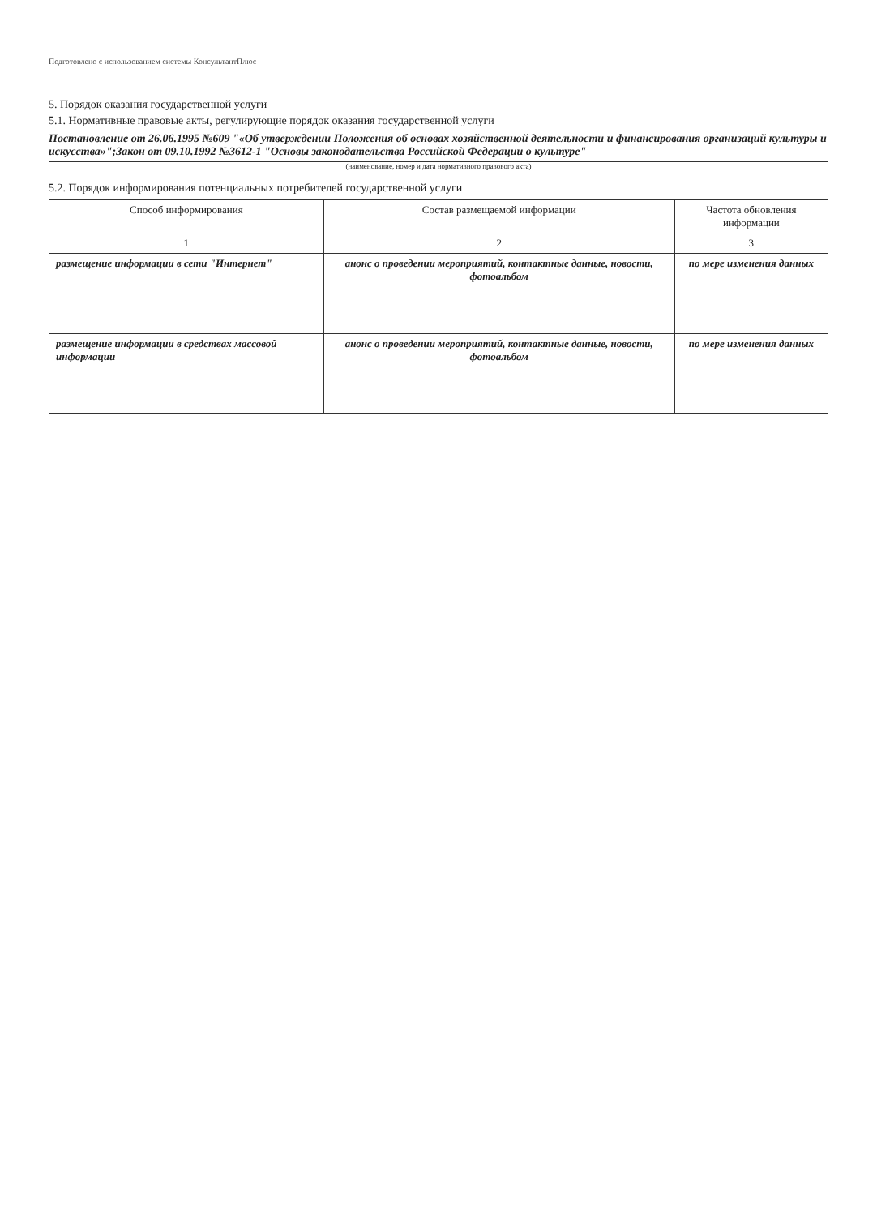Подготовлено с использованием системы КонсультантПлюс
5. Порядок оказания государственной услуги
5.1. Нормативные правовые акты, регулирующие порядок оказания государственной услуги
Постановление от 26.06.1995 №609 "«Об утверждении Положения об основах хозяйственной деятельности и финансирования организаций культуры и искусства»";Закон от 09.10.1992 №3612-1 "Основы законодательства Российской Федерации о культуре"
(наименование, номер и дата нормативного правового акта)
5.2. Порядок информирования потенциальных потребителей государственной услуги
| Способ информирования | Состав размещаемой информации | Частота обновления информации |
| --- | --- | --- |
| 1 | 2 | 3 |
| размещение информации в сети "Интернет" | анонс о проведении мероприятий, контактные данные, новости, фотоальбом | по мере изменения данных |
| размещение информации в средствах массовой информации | анонс о проведении мероприятий, контактные данные, новости, фотоальбом | по мере изменения данных |